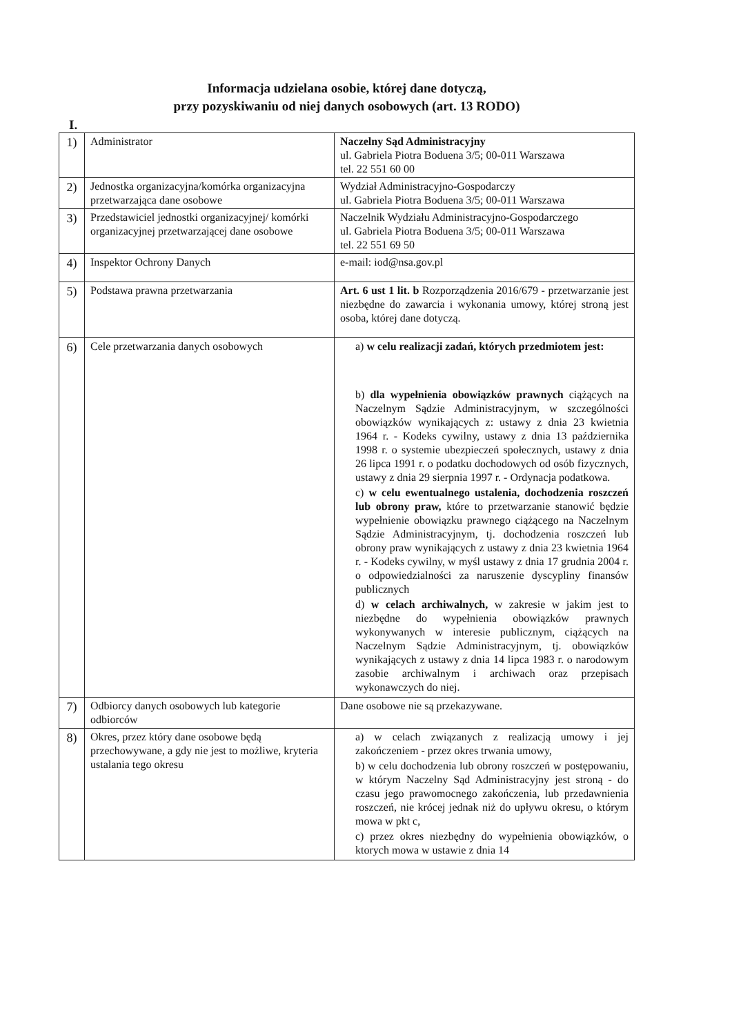Informacja udzielana osobie, której dane dotyczą,
przy pozyskiwaniu od niej danych osobowych (art. 13 RODO)
I.
| 1) | Administrator | Naczelny Sąd Administracyjny ul. Gabriela Piotra Boduena 3/5; 00-011 Warszawa tel. 22 551 60 00 |
| 2) | Jednostka organizacyjna/komórka organizacyjna przetwarzająca dane osobowe | Wydział Administracyjno-Gospodarczy ul. Gabriela Piotra Boduena 3/5; 00-011 Warszawa |
| 3) | Przedstawiciel jednostki organizacyjnej/ komórki organizacyjnej przetwarzającej dane osobowe | Naczelnik Wydziału Administracyjno-Gospodarczego ul. Gabriela Piotra Boduena 3/5; 00-011 Warszawa tel. 22 551 69 50 |
| 4) | Inspektor Ochrony Danych | e-mail: iod@nsa.gov.pl |
| 5) | Podstawa prawna przetwarzania | Art. 6 ust 1 lit. b Rozporządzenia 2016/679 - przetwarzanie jest niezbędne do zawarcia i wykonania umowy, której stroną jest osoba, której dane dotyczą. |
| 6) | Cele przetwarzania danych osobowych | a) w celu realizacji zadań, których przedmiotem jest: b) dla wypełnienia obowiązków prawnych ciążących na Naczelnym Sądzie Administracyjnym, w szczególności obowiązków wynikających z: ustawy z dnia 23 kwietnia 1964 r. - Kodeks cywilny, ustawy z dnia 13 października 1998 r. o systemie ubezpieczeń społecznych, ustawy z dnia 26 lipca 1991 r. o podatku dochodowych od osób fizycznych, ustawy z dnia 29 sierpnia 1997 r. - Ordynacja podatkowa. c) w celu ewentualnego ustalenia, dochodzenia roszczeń lub obrony praw, które to przetwarzanie stanowić będzie wypełnienie obowiązku prawnego ciążącego na Naczelnym Sądzie Administracyjnym, tj. dochodzenia roszczeń lub obrony praw wynikających z ustawy z dnia 23 kwietnia 1964 r. - Kodeks cywilny, w myśl ustawy z dnia 17 grudnia 2004 r. o odpowiedzialności za naruszenie dyscypliny finansów publicznych d) w celach archiwalnych, w zakresie w jakim jest to niezbędne do wypełnienia obowiązków prawnych wykonywanych w interesie publicznym, ciążących na Naczelnym Sądzie Administracyjnym, tj. obowiązków wynikających z ustawy z dnia 14 lipca 1983 r. o narodowym zasobie archiwalnym i archiwach oraz przepisach wykonawczych do niej. |
| 7) | Odbiorcy danych osobowych lub kategorie odbiorców | Dane osobowe nie są przekazywane. |
| 8) | Okres, przez który dane osobowe będą przechowywane, a gdy nie jest to możliwe, kryteria ustalania tego okresu | a) w celach związanych z realizacją umowy i jej zakończeniem - przez okres trwania umowy, b) w celu dochodzenia lub obrony roszczeń w postępowaniu, w którym Naczelny Sąd Administracyjny jest stroną - do czasu jego prawomocnego zakończenia, lub przedawnienia roszczeń, nie krócej jednak niż do upływu okresu, o którym mowa w pkt c, c) przez okres niezbędny do wypełnienia obowiązków, o ktorych mowa w ustawie z dnia 14 |